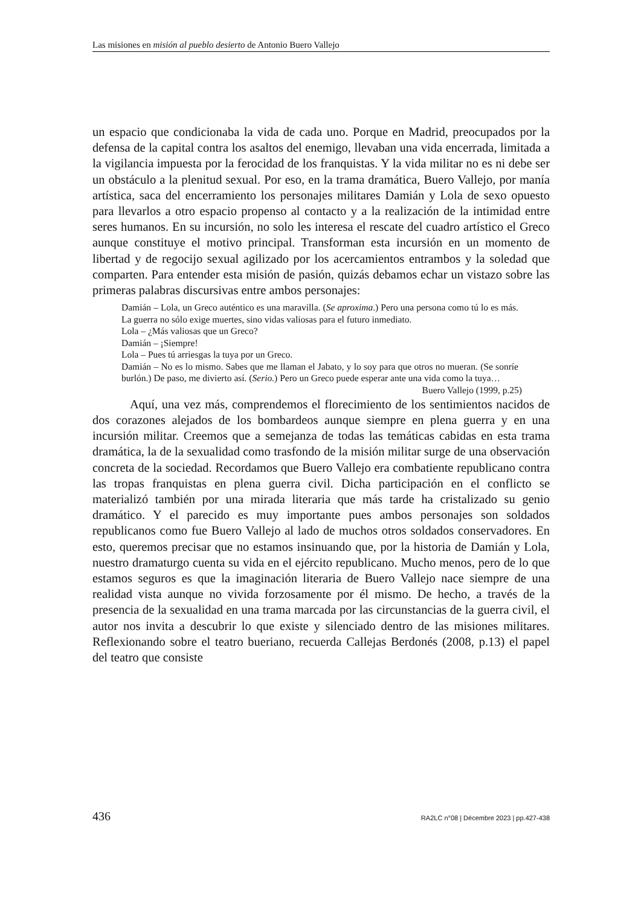Las misiones en misión al pueblo desierto de Antonio Buero Vallejo
un espacio que condicionaba la vida de cada uno. Porque en Madrid, preocupados por la defensa de la capital contra los asaltos del enemigo, llevaban una vida encerrada, limitada a la vigilancia impuesta por la ferocidad de los franquistas. Y la vida militar no es ni debe ser un obstáculo a la plenitud sexual. Por eso, en la trama dramática, Buero Vallejo, por manía artística, saca del encerramiento los personajes militares Damián y Lola de sexo opuesto para llevarlos a otro espacio propenso al contacto y a la realización de la intimidad entre seres humanos. En su incursión, no solo les interesa el rescate del cuadro artístico el Greco aunque constituye el motivo principal. Transforman esta incursión en un momento de libertad y de regocijo sexual agilizado por los acercamientos entrambos y la soledad que comparten. Para entender esta misión de pasión, quizás debamos echar un vistazo sobre las primeras palabras discursivas entre ambos personajes:
Damián – Lola, un Greco auténtico es una maravilla. (Se aproxima.) Pero una persona como tú lo es más. La guerra no sólo exige muertes, sino vidas valiosas para el futuro inmediato.
Lola – ¿Más valiosas que un Greco?
Damián – ¡Siempre!
Lola – Pues tú arriesgas la tuya por un Greco.
Damián – No es lo mismo. Sabes que me llaman el Jabato, y lo soy para que otros no mueran. (Se sonríe burlón.) De paso, me divierto así. (Serio.) Pero un Greco puede esperar ante una vida como la tuya…
Buero Vallejo (1999, p.25)
Aquí, una vez más, comprendemos el florecimiento de los sentimientos nacidos de dos corazones alejados de los bombardeos aunque siempre en plena guerra y en una incursión militar. Creemos que a semejanza de todas las temáticas cabidas en esta trama dramática, la de la sexualidad como trasfondo de la misión militar surge de una observación concreta de la sociedad. Recordamos que Buero Vallejo era combatiente republicano contra las tropas franquistas en plena guerra civil. Dicha participación en el conflicto se materializó también por una mirada literaria que más tarde ha cristalizado su genio dramático. Y el parecido es muy importante pues ambos personajes son soldados republicanos como fue Buero Vallejo al lado de muchos otros soldados conservadores. En esto, queremos precisar que no estamos insinuando que, por la historia de Damián y Lola, nuestro dramaturgo cuenta su vida en el ejército republicano. Mucho menos, pero de lo que estamos seguros es que la imaginación literaria de Buero Vallejo nace siempre de una realidad vista aunque no vivida forzosamente por él mismo. De hecho, a través de la presencia de la sexualidad en una trama marcada por las circunstancias de la guerra civil, el autor nos invita a descubrir lo que existe y silenciado dentro de las misiones militares. Reflexionando sobre el teatro bueriano, recuerda Callejas Berdonés (2008, p.13) el papel del teatro que consiste
436 RA2LC n°08 | Décembre 2023 | pp.427-438